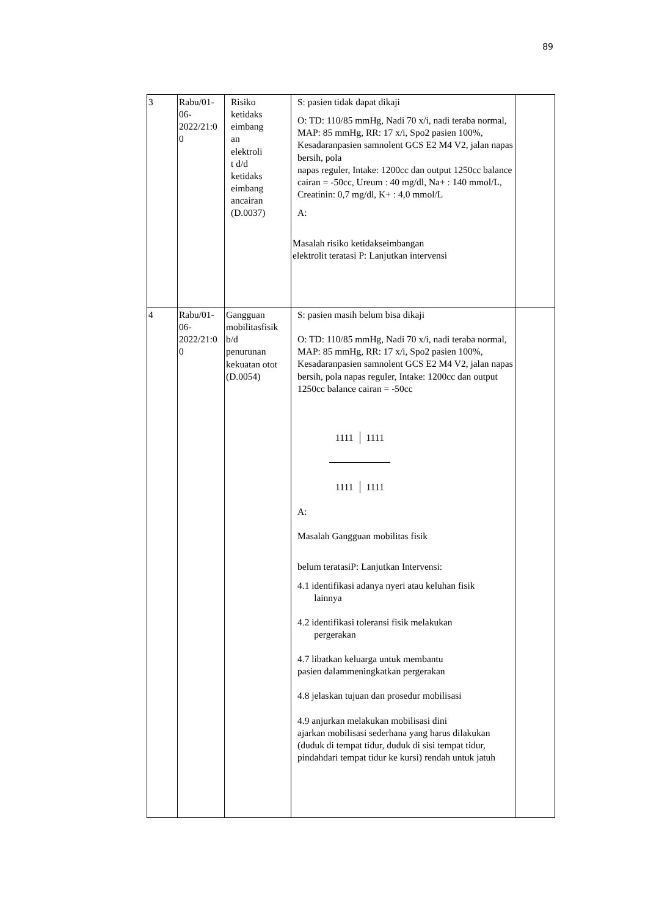89
| 3 | Rabu/01- 06- 2022/21:0 0 | Risiko ketidaks eimbang an elektroli t d/d ketidaks eimbang ancairan (D.0037) | S: pasien tidak dapat dikaji O: TD: 110/85 mmHg, Nadi 70 x/i, nadi teraba normal, MAP: 85 mmHg, RR: 17 x/i, Spo2 pasien 100%, Kesadaranpasien samnolent GCS E2 M4 V2, jalan napas bersih, pola napas reguler, Intake: 1200cc dan output 1250cc balance cairan = -50cc, Ureum : 40 mg/dl, Na+ : 140 mmol/L, Creatinin: 0,7 mg/dl, K+ : 4,0 mmol/L A: Masalah risiko ketidakseimbangan elektrolit teratasi P: Lanjutkan intervensi | |
| 4 | Rabu/01- 06- 2022/21:0 0 | Gangguan mobilitasfisik b/d penurunan kekuatan otot (D.0054) | S: pasien masih belum bisa dikaji O: TD: 110/85 mmHg, Nadi 70 x/i, nadi teraba normal, MAP: 85 mmHg, RR: 17 x/i, Spo2 pasien 100%, Kesadaranpasien samnolent GCS E2 M4 V2, jalan napas bersih, pola napas reguler, Intake: 1200cc dan output 1250cc balance cairan = -50cc 1111 1111 1111 1111 A: Masalah Gangguan mobilitas fisik belum teratasiP: Lanjutkan Intervensi: 4.1 identifikasi adanya nyeri atau keluhan fisik lainnya 4.2 identifikasi toleransi fisik melakukan pergerakan 4.7 libatkan keluarga untuk membantu pasien dalammeningkatkan pergerakan 4.8 jelaskan tujuan dan prosedur mobilisasi 4.9 anjurkan melakukan mobilisasi dini ajarkan mobilisasi sederhana yang harus dilakukan (duduk di tempat tidur, duduk di sisi tempat tidur, pindahdari tempat tidur ke kursi) rendah untuk jatuh | |